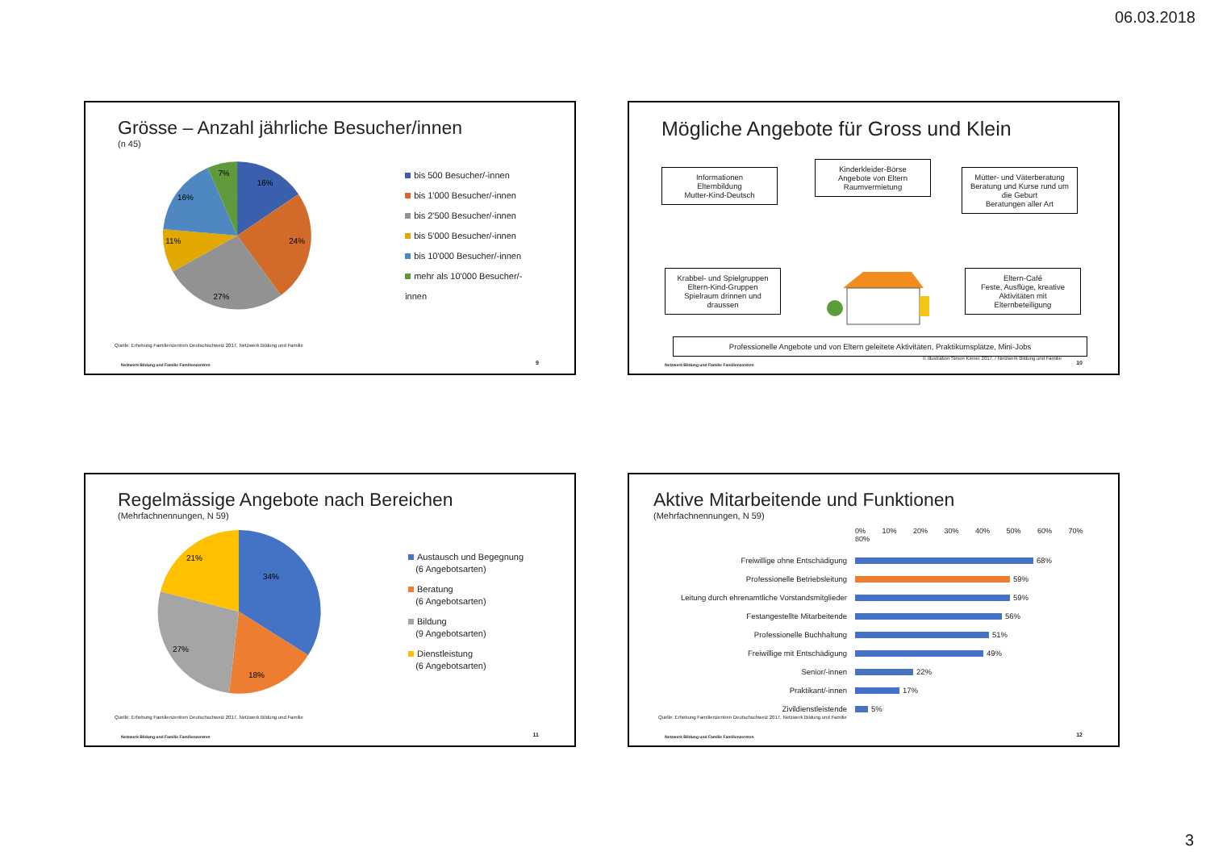06.03.2018
Grösse – Anzahl jährliche Besucher/innen
(n 45)
16%
24%
27%
11%
16%
7%
bis 500 Besucher/-innen
bis 1'000 Besucher/-innen
bis 2'500 Besucher/-innen
bis 5'000 Besucher/-innen
bis 10'000 Besucher/-innen
mehr als 10'000 Besucher/-innen
Quelle: Erhebung Familienzentren Deutschschweiz 2017, Netzwerk Bildung und Familie
Netzwerk Bildung und Familie Familienzentren
9
Mögliche Angebote für Gross und Klein
Informationen
Elternbildung
Mutter-Kind-Deutsch
Kinderkleider-Börse
Angebote von Eltern
Raumvermietung
Mütter- und Väterberatung Beratung und Kurse rund um die Geburt
Beratungen aller Art
Krabbel- und Spielgruppen
Eltern-Kind-Gruppen
Spielraum drinnen und draussen
Eltern-Café
Feste, Ausflüge, kreative Aktivitäten mit Elternbeteiligung
Professionelle Angebote und von Eltern geleitete Aktivitäten, Praktikumsplätze, Mini-Jobs
© Illustration Simon Kiener 2017, / Netzwerk Bildung und Familie
Netzwerk Bildung und Familie Familienzentren
10
Regelmässige Angebote nach Bereichen
(Mehrfachnennungen, N 59)
34%
18%
27%
21%
Austausch und Begegnung
(6 Angebotsarten)
Beratung
(6 Angebotsarten)
Bildung
(9 Angebotsarten)
Dienstleistung
(6 Angebotsarten)
Quelle: Erhebung Familienzentren Deutschschweiz 2017, Netzwerk Bildung und Familie
Netzwerk Bildung und Familie Familienzentren
11
Aktive Mitarbeitende und Funktionen
(Mehrfachnennungen, N 59)
0% 10% 20% 30% 40% 50% 60% 70% 80%
Freiwillige ohne Entschädigung 68%
Professionelle Betriebsleitung 59%
Leitung durch ehrenamtliche Vorstandsmitglieder 59%
Festangestellte Mitarbeitende 56%
Professionelle Buchhaltung 51%
Freiwillige mit Entschädigung 49%
Senior/-innen 22%
Praktikant/-innen 17%
Zivildienstleistende 5%
Quelle: Erhebung Familienzentren Deutschschweiz 2017, Netzwerk Bildung und Familie
Netzwerk Bildung und Familie Familienzentren
12
3